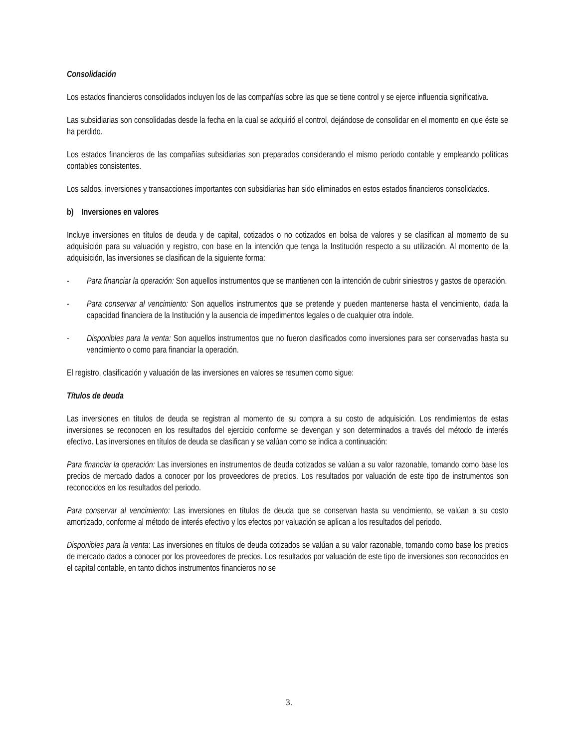Consolidación
Los estados financieros consolidados incluyen los de las compañías sobre las que se tiene control y se ejerce influencia significativa.
Las subsidiarias son consolidadas desde la fecha en la cual se adquirió el control, dejándose de consolidar en el momento en que éste se ha perdido.
Los estados financieros de las compañías subsidiarias son preparados considerando el mismo periodo contable y empleando políticas contables consistentes.
Los saldos, inversiones y transacciones importantes con subsidiarias han sido eliminados en estos estados financieros consolidados.
b) Inversiones en valores
Incluye inversiones en títulos de deuda y de capital, cotizados o no cotizados en bolsa de valores y se clasifican al momento de su adquisición para su valuación y registro, con base en la intención que tenga la Institución respecto a su utilización. Al momento de la adquisición, las inversiones se clasifican de la siguiente forma:
- Para financiar la operación: Son aquellos instrumentos que se mantienen con la intención de cubrir siniestros y gastos de operación.
- Para conservar al vencimiento: Son aquellos instrumentos que se pretende y pueden mantenerse hasta el vencimiento, dada la capacidad financiera de la Institución y la ausencia de impedimentos legales o de cualquier otra índole.
- Disponibles para la venta: Son aquellos instrumentos que no fueron clasificados como inversiones para ser conservadas hasta su vencimiento o como para financiar la operación.
El registro, clasificación y valuación de las inversiones en valores se resumen como sigue:
Títulos de deuda
Las inversiones en títulos de deuda se registran al momento de su compra a su costo de adquisición. Los rendimientos de estas inversiones se reconocen en los resultados del ejercicio conforme se devengan y son determinados a través del método de interés efectivo. Las inversiones en títulos de deuda se clasifican y se valúan como se indica a continuación:
Para financiar la operación: Las inversiones en instrumentos de deuda cotizados se valúan a su valor razonable, tomando como base los precios de mercado dados a conocer por los proveedores de precios. Los resultados por valuación de este tipo de instrumentos son reconocidos en los resultados del periodo.
Para conservar al vencimiento: Las inversiones en títulos de deuda que se conservan hasta su vencimiento, se valúan a su costo amortizado, conforme al método de interés efectivo y los efectos por valuación se aplican a los resultados del periodo.
Disponibles para la venta: Las inversiones en títulos de deuda cotizados se valúan a su valor razonable, tomando como base los precios de mercado dados a conocer por los proveedores de precios. Los resultados por valuación de este tipo de inversiones son reconocidos en el capital contable, en tanto dichos instrumentos financieros no se
3.